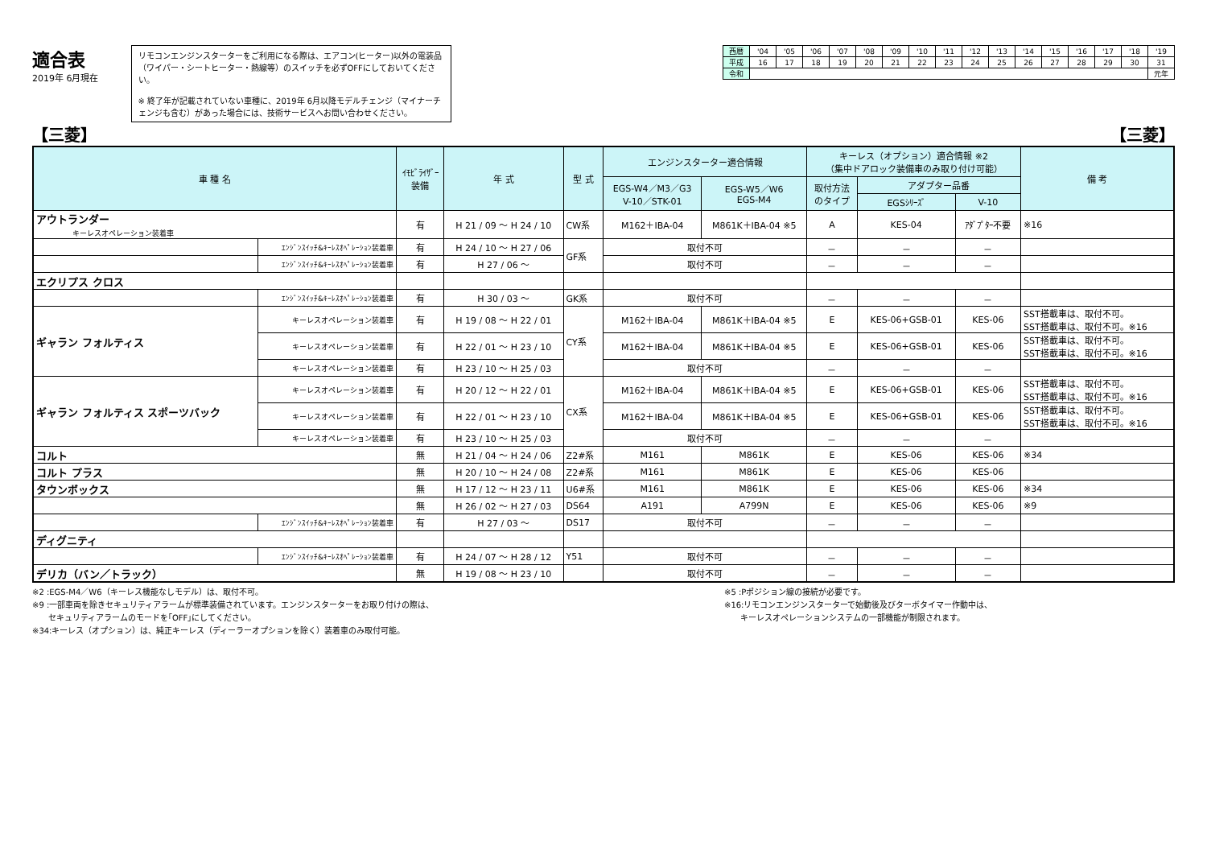適合表
2019年 6月現在
リモコンエンジンスターターをご利用になる際は、エアコン(ヒーター)以外の電装品（ワイパー・シートヒーター・熱線等）のスイッチを必ずOFFにしておいてください。
※ 終了年が記載されていない車種に、2019年 6月以降モデルチェンジ（マイナーチェンジも含む）があった場合には、技術サービスへお問い合わせください。
| 西暦 | '04 | '05 | '06 | '07 | '08 | '09 | '10 | '11 | '12 | '13 | '14 | '15 | '16 | '17 | '18 | '19 |
| 平成 | 16 | 17 | 18 | 19 | 20 | 21 | 22 | 23 | 24 | 25 | 26 | 27 | 28 | 29 | 30 | 31 |
| 令和 | | | | | | | | | | | | | | | | 元年 |
【三菱】 【三菱】
| 車 種 名 | | ｲﾓﾋﾞﾗｲｻﾞｰ 装備 | 年 式 | 型 式 | エンジンスターター適合情報 | | キーレス（オプション）適合情報 ※2 （集中ドアロック装備車のみ取り付け可能） | | | 備 考 |
| --- | --- | --- | --- | --- | --- | --- | --- | --- | --- | --- |
| | | | | | EGS-W4／M3／G3 V-10／STK-01 | EGS-W5／W6 EGS-M4 | 取付方法 のタイプ | アダプター品番 | | |
| | | | | | | | | EGSｼﾘｰｽﾞ | V-10 | |
| アウトランダー キーレスオペレーション装着車 | | 有 | H 21 / 09 ～ H 24 / 10 | CW系 | M162＋IBA-04 | M861K＋IBA-04 ※5 | A | KES-04 | ｱﾀﾞﾌﾟﾀｰ不要 | ※16 |
| | ｴﾝｼﾞﾝｽｲｯﾁ&ｷｰﾚｽｵﾍﾟﾚｰｼｮﾝ装着車 | 有 | H 24 / 10 ～ H 27 / 06 | GF系 | 取付不可 | | － | － | － | |
| | ｴﾝｼﾞﾝｽｲｯﾁ&ｷｰﾚｽｵﾍﾟﾚｰｼｮﾝ装着車 | 有 | H 27 / 06 ～ | | 取付不可 | | － | － | － | |
| エクリプス クロス | | | | | | | | | | |
| | ｴﾝｼﾞﾝｽｲｯﾁ&ｷｰﾚｽｵﾍﾟﾚｰｼｮﾝ装着車 | 有 | H 30 / 03 ～ | GK系 | 取付不可 | | － | － | － | |
| ギャラン フォルティス | キーレスオペレーション装着車 | 有 | H 19 / 08 ～ H 22 / 01 | CY系 | M162＋IBA-04 | M861K＋IBA-04 ※5 | E | KES-06+GSB-01 | KES-06 | SST搭載車は、取付不可。 SST搭載車は、取付不可。※16 |
| | キーレスオペレーション装着車 | 有 | H 22 / 01 ～ H 23 / 10 | | M162＋IBA-04 | M861K＋IBA-04 ※5 | E | KES-06+GSB-01 | KES-06 | SST搭載車は、取付不可。 SST搭載車は、取付不可。※16 |
| | キーレスオペレーション装着車 | 有 | H 23 / 10 ～ H 25 / 03 | | 取付不可 | | － | － | － | |
| ギャラン フォルティス スポーツバック | キーレスオペレーション装着車 | 有 | H 20 / 12 ～ H 22 / 01 | CX系 | M162＋IBA-04 | M861K＋IBA-04 ※5 | E | KES-06+GSB-01 | KES-06 | SST搭載車は、取付不可。 SST搭載車は、取付不可。※16 |
| | キーレスオペレーション装着車 | 有 | H 22 / 01 ～ H 23 / 10 | | M162＋IBA-04 | M861K＋IBA-04 ※5 | E | KES-06+GSB-01 | KES-06 | SST搭載車は、取付不可。 SST搭載車は、取付不可。※16 |
| | キーレスオペレーション装着車 | 有 | H 23 / 10 ～ H 25 / 03 | | 取付不可 | | － | － | － | |
| コルト | | 無 | H 21 / 04 ～ H 24 / 06 | Z2#系 | M161 | M861K | E | KES-06 | KES-06 | ※34 |
| コルト プラス | | 無 | H 20 / 10 ～ H 24 / 08 | Z2#系 | M161 | M861K | E | KES-06 | KES-06 | |
| タウンボックス | | 無 | H 17 / 12 ～ H 23 / 11 | U6#系 | M161 | M861K | E | KES-06 | KES-06 | ※34 |
| | | 無 | H 26 / 02 ～ H 27 / 03 | DS64 | A191 | A799N | E | KES-06 | KES-06 | ※9 |
| | ｴﾝｼﾞﾝｽｲｯﾁ&ｷｰﾚｽｵﾍﾟﾚｰｼｮﾝ装着車 | 有 | H 27 / 03 ～ | DS17 | 取付不可 | | － | － | － | |
| ディグニティ | | | | | | | | | | |
| | ｴﾝｼﾞﾝｽｲｯﾁ&ｷｰﾚｽｵﾍﾟﾚｰｼｮﾝ装着車 | 有 | H 24 / 07 ～ H 28 / 12 | Y51 | 取付不可 | | － | － | － | |
| デリカ（バン／トラック） | | 無 | H 19 / 08 ～ H 23 / 10 | | 取付不可 | | － | － | － | |
※2 :EGS-M4／W6（キーレス機能なしモデル）は、取付不可。
※9 :一部車両を除きセキュリティアラームが標準装備されています。エンジンスターターをお取り付けの際は、
　　セキュリティアラームのモードを｢OFF｣にしてください。
※34:キーレス（オプション）は、純正キーレス（ディーラーオプションを除く）装着車のみ取付可能。
※5 :Pポジション線の接続が必要です。
※16:リモコンエンジンスターターで始動後及びターボタイマー作動中は、
　　キーレスオペレーションシステムの一部機能が制限されます。